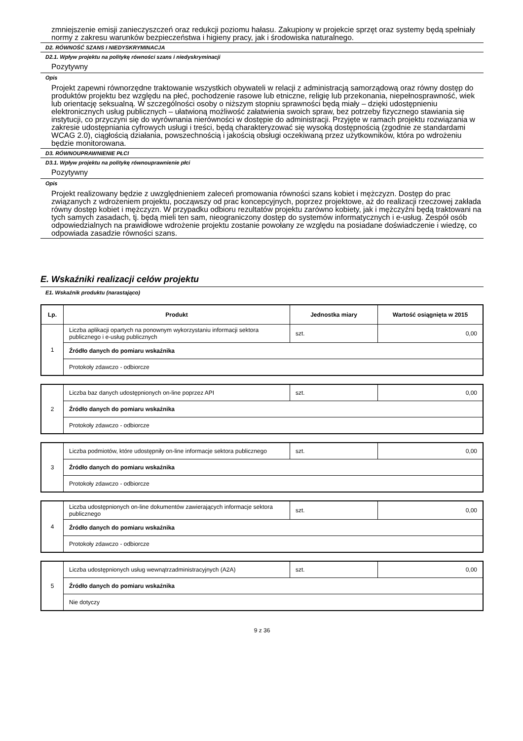zmniejszenie emisji zanieczyszczeń oraz redukcji poziomu hałasu. Zakupiony w projekcie sprzęt oraz systemy będą spełniały normy z zakresu warunków bezpieczeństwa i higieny pracy, jak i środowiska naturalnego.
D2. RÓWNOŚĆ SZANS I NIEDYSKRYMINACJA
D2.1. Wpływ projektu na politykę równości szans i niedyskryminacji
Pozytywny
Opis
Projekt zapewni równorzędne traktowanie wszystkich obywateli w relacji z administracją samorządową oraz równy dostęp do produktów projektu bez względu na płeć, pochodzenie rasowe lub etniczne, religię lub przekonania, niepełnosprawność, wiek lub orientację seksualną. W szczególności osoby o niższym stopniu sprawności będą miały – dzięki udostępnieniu elektronicznych usług publicznych – ułatwioną możliwość załatwienia swoich spraw, bez potrzeby fizycznego stawiania się instytucji, co przyczyni się do wyrównania nierówności w dostępie do administracji. Przyjęte w ramach projektu rozwiązania w zakresie udostępniania cyfrowych usługi i treści, będą charakteryzować się wysoką dostępnością (zgodnie ze standardami WCAG 2.0), ciągłością działania, powszechnością i jakością obsługi oczekiwaną przez użytkowników, która po wdrożeniu będzie monitorowana.
D3. RÓWNOUPRAWNIENIE PŁCI
D3.1. Wpływ projektu na politykę równouprawnienie płci
Pozytywny
Opis
Projekt realizowany będzie z uwzględnieniem zaleceń promowania równości szans kobiet i mężczyzn. Dostęp do prac związanych z wdrożeniem projektu, począwszy od prac koncepcyjnych, poprzez projektowe, aż do realizacji rzeczowej zakłada równy dostęp kobiet i mężczyzn. W przypadku odbioru rezultatów projektu zarówno kobiety, jak i mężczyźni będą traktowani na tych samych zasadach, tj. będą mieli ten sam, nieograniczony dostęp do systemów informatycznych i e-usług. Zespół osób odpowiedzialnych na prawidłowe wdrożenie projektu zostanie powołany ze względu na posiadane doświadczenie i wiedzę, co odpowiada zasadzie równości szans.
E. Wskaźniki realizacji celów projektu
E1. Wskaźnik produktu (narastająco)
| Lp. | Produkt | Jednostka miary | Wartość osiągnięta w 2015 |
| --- | --- | --- | --- |
| 1 | Liczba aplikacji opartych na ponownym wykorzystaniu informacji sektora publicznego i e-usług publicznych | szt. | 0,00 |
| | Źródło danych do pomiaru wskaźnika | | |
| | Protokoły zdawczo - odbiorcze | | |
| 2 | Liczba baz danych udostępnionych on-line poprzez API | szt. | 0,00 |
| | Źródło danych do pomiaru wskaźnika | | |
| | Protokoły zdawczo - odbiorcze | | |
| 3 | Liczba podmiotów, które udostępniły on-line informacje sektora publicznego | szt. | 0,00 |
| | Źródło danych do pomiaru wskaźnika | | |
| | Protokoły zdawczo - odbiorcze | | |
| 4 | Liczba udostępnionych on-line dokumentów zawierających informacje sektora publicznego | szt. | 0,00 |
| | Źródło danych do pomiaru wskaźnika | | |
| | Protokoły zdawczo - odbiorcze | | |
| 5 | Liczba udostępnionych usług wewnątrzadministracyjnych (A2A) | szt. | 0,00 |
| | Źródło danych do pomiaru wskaźnika | | |
| | Nie dotyczy | | |
9 z 36